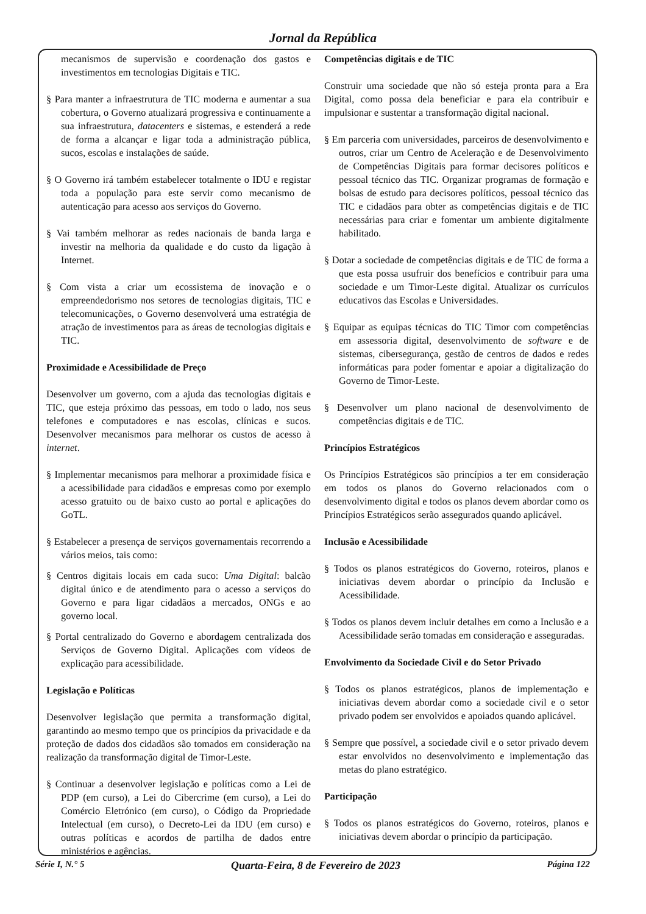Jornal da República
mecanismos de supervisão e coordenação dos gastos e investimentos em tecnologias Digitais e TIC.
§ Para manter a infraestrutura de TIC moderna e aumentar a sua cobertura, o Governo atualizará progressiva e continuamente a sua infraestrutura, datacenters e sistemas, e estenderá a rede de forma a alcançar e ligar toda a administração pública, sucos, escolas e instalações de saúde.
§ O Governo irá também estabelecer totalmente o IDU e registar toda a população para este servir como mecanismo de autenticação para acesso aos serviços do Governo.
§ Vai também melhorar as redes nacionais de banda larga e investir na melhoria da qualidade e do custo da ligação à Internet.
§ Com vista a criar um ecossistema de inovação e o empreendedorismo nos setores de tecnologias digitais, TIC e telecomunicações, o Governo desenvolverá uma estratégia de atração de investimentos para as áreas de tecnologias digitais e TIC.
Proximidade e Acessibilidade de Preço
Desenvolver um governo, com a ajuda das tecnologias digitais e TIC, que esteja próximo das pessoas, em todo o lado, nos seus telefones e computadores e nas escolas, clínicas e sucos. Desenvolver mecanismos para melhorar os custos de acesso à internet.
§ Implementar mecanismos para melhorar a proximidade física e a acessibilidade para cidadãos e empresas como por exemplo acesso gratuito ou de baixo custo ao portal e aplicações do GoTL.
§ Estabelecer a presença de serviços governamentais recorrendo a vários meios, tais como:
§ Centros digitais locais em cada suco: Uma Digital: balcão digital único e de atendimento para o acesso a serviços do Governo e para ligar cidadãos a mercados, ONGs e ao governo local.
§ Portal centralizado do Governo e abordagem centralizada dos Serviços de Governo Digital. Aplicações com vídeos de explicação para acessibilidade.
Legislação e Políticas
Desenvolver legislação que permita a transformação digital, garantindo ao mesmo tempo que os princípios da privacidade e da proteção de dados dos cidadãos são tomados em consideração na realização da transformação digital de Timor-Leste.
§ Continuar a desenvolver legislação e políticas como a Lei de PDP (em curso), a Lei do Cibercrime (em curso), a Lei do Comércio Eletrónico (em curso), o Código da Propriedade Intelectual (em curso), o Decreto-Lei da IDU (em curso) e outras políticas e acordos de partilha de dados entre ministérios e agências.
Competências digitais e de TIC
Construir uma sociedade que não só esteja pronta para a Era Digital, como possa dela beneficiar e para ela contribuir e impulsionar e sustentar a transformação digital nacional.
§ Em parceria com universidades, parceiros de desenvolvimento e outros, criar um Centro de Aceleração e de Desenvolvimento de Competências Digitais para formar decisores políticos e pessoal técnico das TIC. Organizar programas de formação e bolsas de estudo para decisores políticos, pessoal técnico das TIC e cidadãos para obter as competências digitais e de TIC necessárias para criar e fomentar um ambiente digitalmente habilitado.
§ Dotar a sociedade de competências digitais e de TIC de forma a que esta possa usufruir dos benefícios e contribuir para uma sociedade e um Timor-Leste digital. Atualizar os currículos educativos das Escolas e Universidades.
§ Equipar as equipas técnicas do TIC Timor com competências em assessoria digital, desenvolvimento de software e de sistemas, cibersegurança, gestão de centros de dados e redes informáticas para poder fomentar e apoiar a digitalização do Governo de Timor-Leste.
§ Desenvolver um plano nacional de desenvolvimento de competências digitais e de TIC.
Princípios Estratégicos
Os Princípios Estratégicos são princípios a ter em consideração em todos os planos do Governo relacionados com o desenvolvimento digital e todos os planos devem abordar como os Princípios Estratégicos serão assegurados quando aplicável.
Inclusão e Acessibilidade
§ Todos os planos estratégicos do Governo, roteiros, planos e iniciativas devem abordar o princípio da Inclusão e Acessibilidade.
§ Todos os planos devem incluir detalhes em como a Inclusão e a Acessibilidade serão tomadas em consideração e asseguradas.
Envolvimento da Sociedade Civil e do Setor Privado
§ Todos os planos estratégicos, planos de implementação e iniciativas devem abordar como a sociedade civil e o setor privado podem ser envolvidos e apoiados quando aplicável.
§ Sempre que possível, a sociedade civil e o setor privado devem estar envolvidos no desenvolvimento e implementação das metas do plano estratégico.
Participação
§ Todos os planos estratégicos do Governo, roteiros, planos e iniciativas devem abordar o princípio da participação.
Série I, N.° 5 Quarta-Feira, 8 de Fevereiro de 2023 Página 122